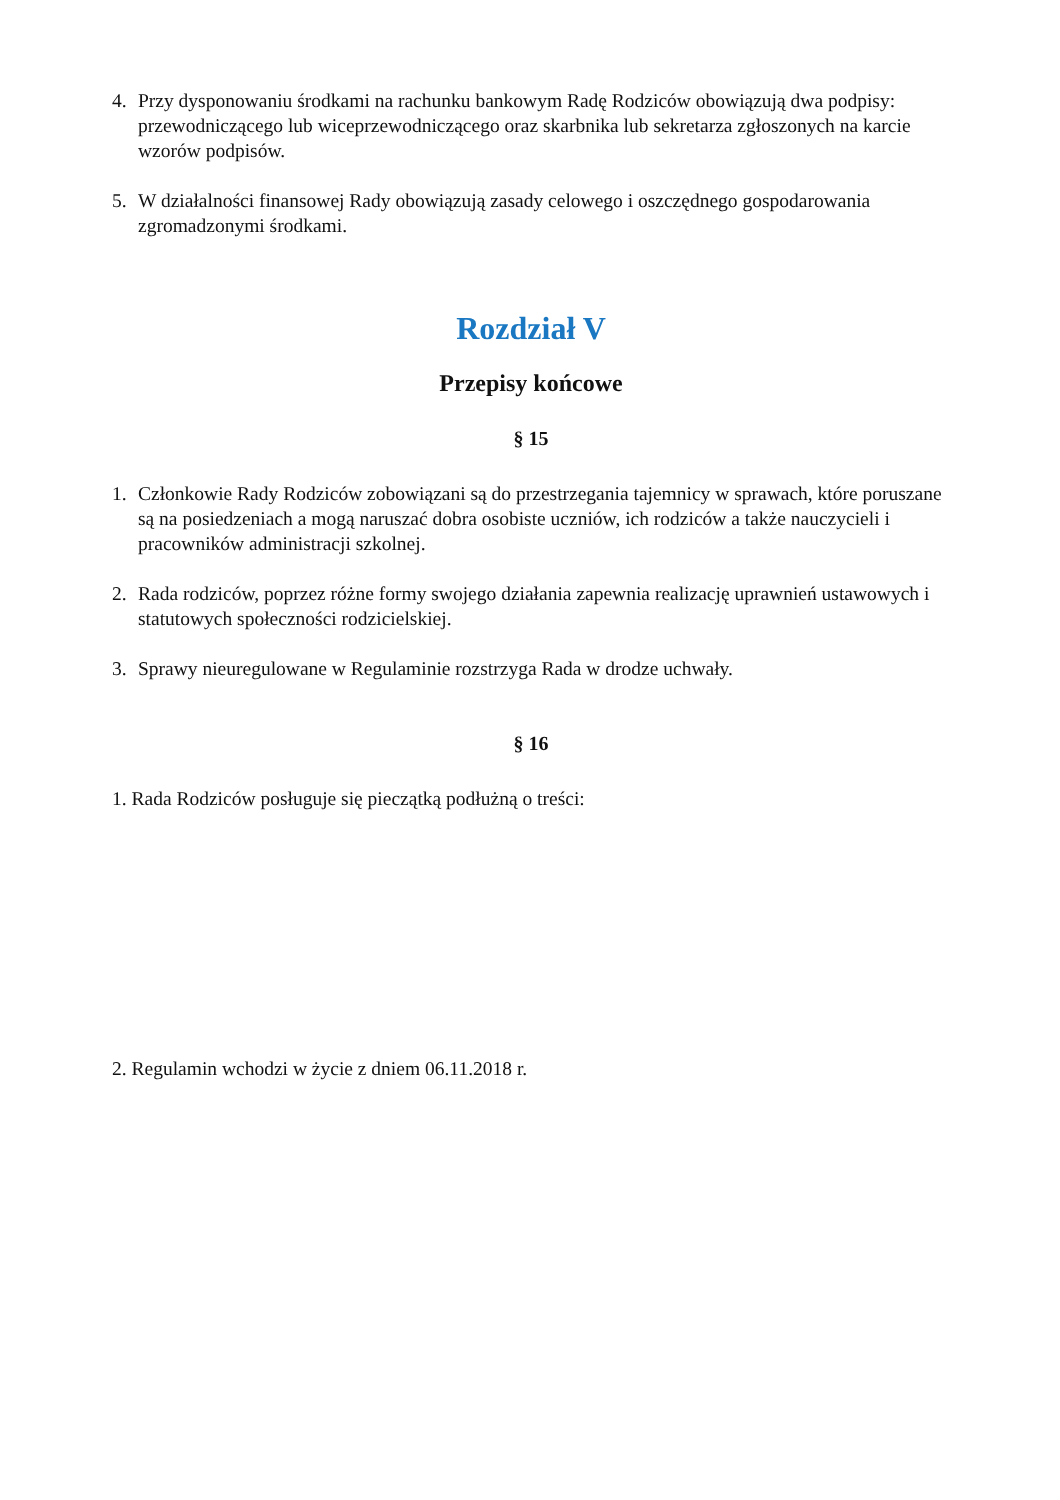4. Przy dysponowaniu środkami na rachunku bankowym Radę Rodziców obowiązują dwa podpisy: przewodniczącego lub wiceprzewodniczącego oraz skarbnika lub sekretarza zgłoszonych na karcie wzorów podpisów.
5. W działalności finansowej Rady obowiązują zasady celowego i oszczędnego gospodarowania zgromadzonymi środkami.
Rozdział V
Przepisy końcowe
§ 15
1. Członkowie Rady Rodziców zobowiązani są do przestrzegania tajemnicy w sprawach, które poruszane są na posiedzeniach a mogą naruszać dobra osobiste uczniów, ich rodziców a także nauczycieli i pracowników administracji szkolnej.
2. Rada rodziców, poprzez różne formy swojego działania zapewnia realizację uprawnień ustawowych i statutowych społeczności rodzicielskiej.
3. Sprawy nieuregulowane w Regulaminie rozstrzyga Rada w drodze uchwały.
§ 16
1. Rada Rodziców posługuje się pieczątką podłużną o treści:
2. Regulamin wchodzi w życie z dniem 06.11.2018 r.